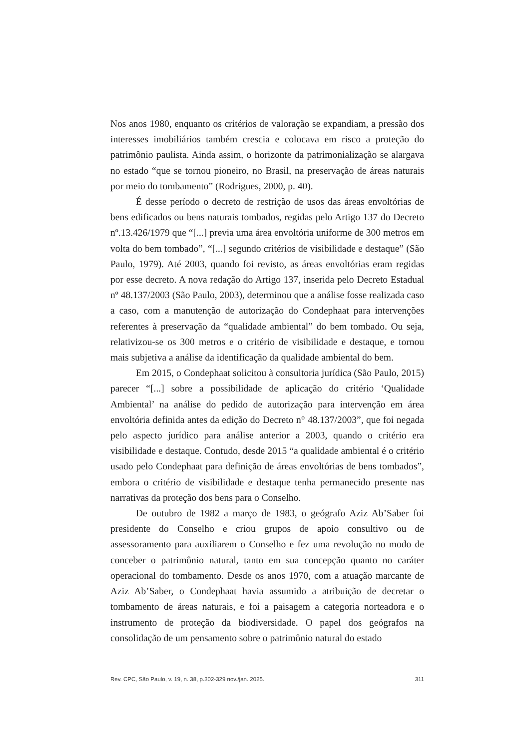Nos anos 1980, enquanto os critérios de valoração se expandiam, a pressão dos interesses imobiliários também crescia e colocava em risco a proteção do patrimônio paulista. Ainda assim, o horizonte da patrimonialização se alargava no estado “que se tornou pioneiro, no Brasil, na preservação de áreas naturais por meio do tombamento” (Rodrigues, 2000, p. 40).
É desse período o decreto de restrição de usos das áreas envoltórias de bens edificados ou bens naturais tombados, regidas pelo Artigo 137 do Decreto nº.13.426/1979 que “[...] previa uma área envoltória uniforme de 300 metros em volta do bem tombado”, “[...] segundo critérios de visibilidade e destaque” (São Paulo, 1979). Até 2003, quando foi revisto, as áreas envoltórias eram regidas por esse decreto. A nova redação do Artigo 137, inserida pelo Decreto Estadual nº 48.137/2003 (São Paulo, 2003), determinou que a análise fosse realizada caso a caso, com a manutenção de autorização do Condephaat para intervenções referentes à preservação da “qualidade ambiental” do bem tombado. Ou seja, relativizou-se os 300 metros e o critério de visibilidade e destaque, e tornou mais subjetiva a análise da identificação da qualidade ambiental do bem.
Em 2015, o Condephaat solicitou à consultoria jurídica (São Paulo, 2015) parecer “[...] sobre a possibilidade de aplicação do critério ‘Qualidade Ambiental’ na análise do pedido de autorização para intervenção em área envoltória definida antes da edição do Decreto n° 48.137/2003”, que foi negada pelo aspecto jurídico para análise anterior a 2003, quando o critério era visibilidade e destaque. Contudo, desde 2015 “a qualidade ambiental é o critério usado pelo Condephaat para definição de áreas envoltórias de bens tombados”, embora o critério de visibilidade e destaque tenha permanecido presente nas narrativas da proteção dos bens para o Conselho.
De outubro de 1982 a março de 1983, o geógrafo Aziz Ab’Saber foi presidente do Conselho e criou grupos de apoio consultivo ou de assessoramento para auxiliarem o Conselho e fez uma revolução no modo de conceber o patrimônio natural, tanto em sua concepção quanto no caráter operacional do tombamento. Desde os anos 1970, com a atuação marcante de Aziz Ab’Saber, o Condephaat havia assumido a atribuição de decretar o tombamento de áreas naturais, e foi a paisagem a categoria norteadora e o instrumento de proteção da biodiversidade. O papel dos geógrafos na consolidação de um pensamento sobre o patrimônio natural do estado
Rev. CPC, São Paulo, v. 19, n. 38, p.302-329 nov./jan. 2025. 311